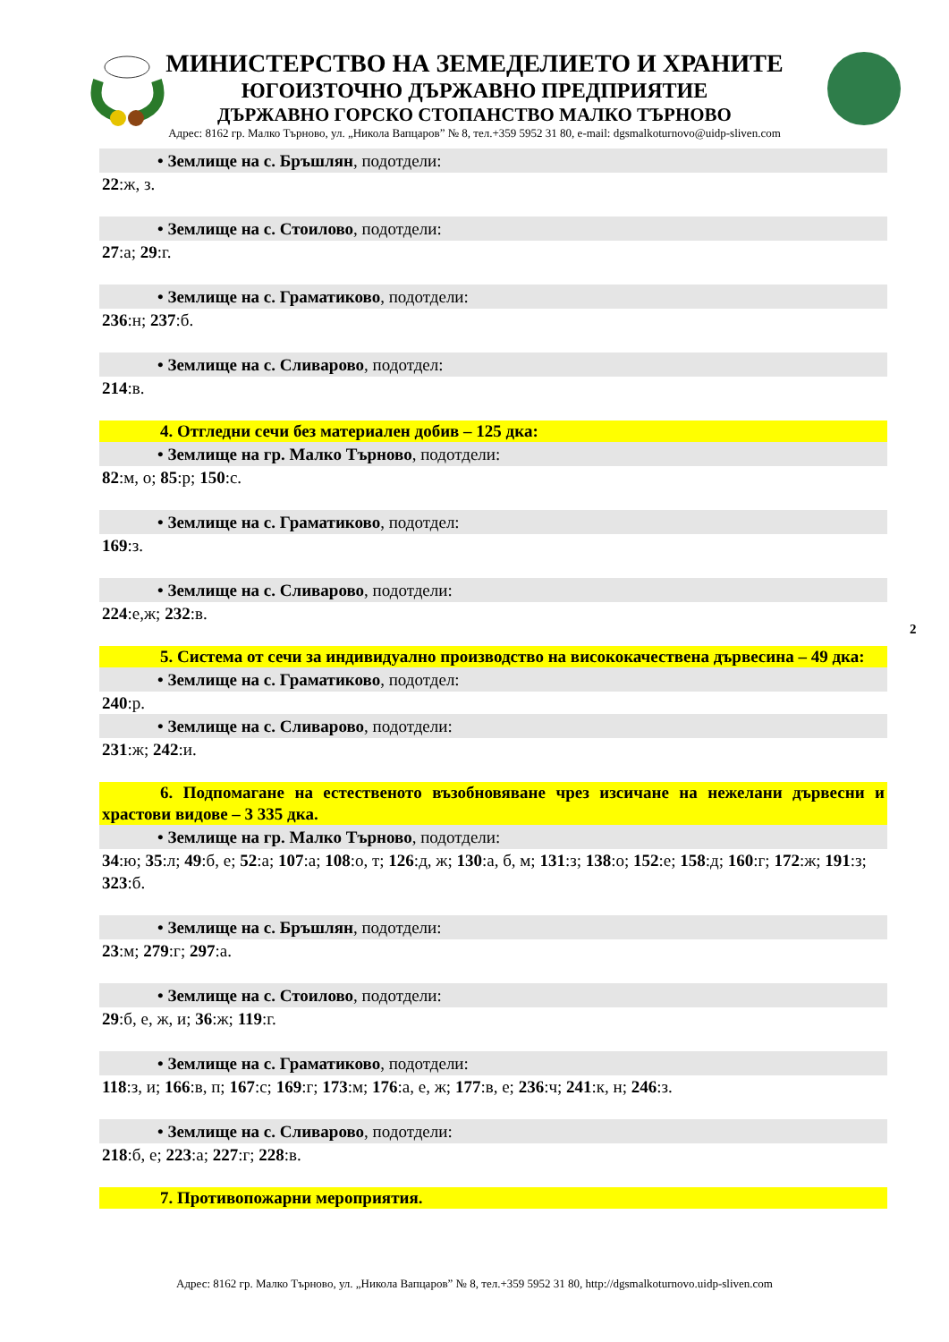МИНИСТЕРСТВО НА ЗЕМЕДЕЛИЕТО И ХРАНИТЕ
ЮГОИЗТОЧНО ДЪРЖАВНО ПРЕДПРИЯТИЕ
ДЪРЖАВНО ГОРСКО СТОПАНСТВО МАЛКО ТЪРНОВО
Адрес: 8162 гр. Малко Търново, ул. „Никола Вапцаров” № 8, тел.+359 5952 31 80, e-mail: dgsmalkoturnovo@uidp-sliven.com
• Землище на с. Бръшлян, подотдели:
22:ж, з.
• Землище на с. Стоилово, подотдели:
27:а; 29:г.
• Землище на с. Граматиково, подотдели:
236:н; 237:б.
• Землище на с. Сливарово, подотдел:
214:в.
4. Отгледни сечи без материален добив – 125 дка:
• Землище на гр. Малко Търново, подотдели:
82:м, о; 85:р; 150:с.
• Землище на с. Граматиково, подотдел:
169:з.
• Землище на с. Сливарово, подотдели:
224:е,ж; 232:в.
5. Система от сечи за индивидуално производство на висококачествена дървесина – 49 дка:
• Землище на с. Граматиково, подотдел:
240:р.
• Землище на с. Сливарово, подотдели:
231:ж; 242:и.
6. Подпомагане на естественото възобновяване чрез изсичане на нежелани дървесни и храстови видове – 3 335 дка.
• Землище на гр. Малко Търново, подотдели:
34:ю; 35:л; 49:б, е; 52:а; 107:а; 108:о, т; 126:д, ж; 130:а, б, м; 131:з; 138:о; 152:е; 158:д; 160:г; 172:ж; 191:з; 323:б.
• Землище на с. Бръшлян, подотдели:
23:м; 279:г; 297:а.
• Землище на с. Стоилово, подотдели:
29:б, е, ж, и; 36:ж; 119:г.
• Землище на с. Граматиково, подотдели:
118:з, и; 166:в, п; 167:с; 169:г; 173:м; 176:а, е, ж; 177:в, е; 236:ч; 241:к, н; 246:з.
• Землище на с. Сливарово, подотдели:
218:б, е; 223:а; 227:г; 228:в.
7. Противопожарни мероприятия.
2
Адрес: 8162 гр. Малко Търново, ул. „Никола Вапцаров” № 8, тел.+359 5952 31 80, http://dgsmalkoturnovo.uidp-sliven.com